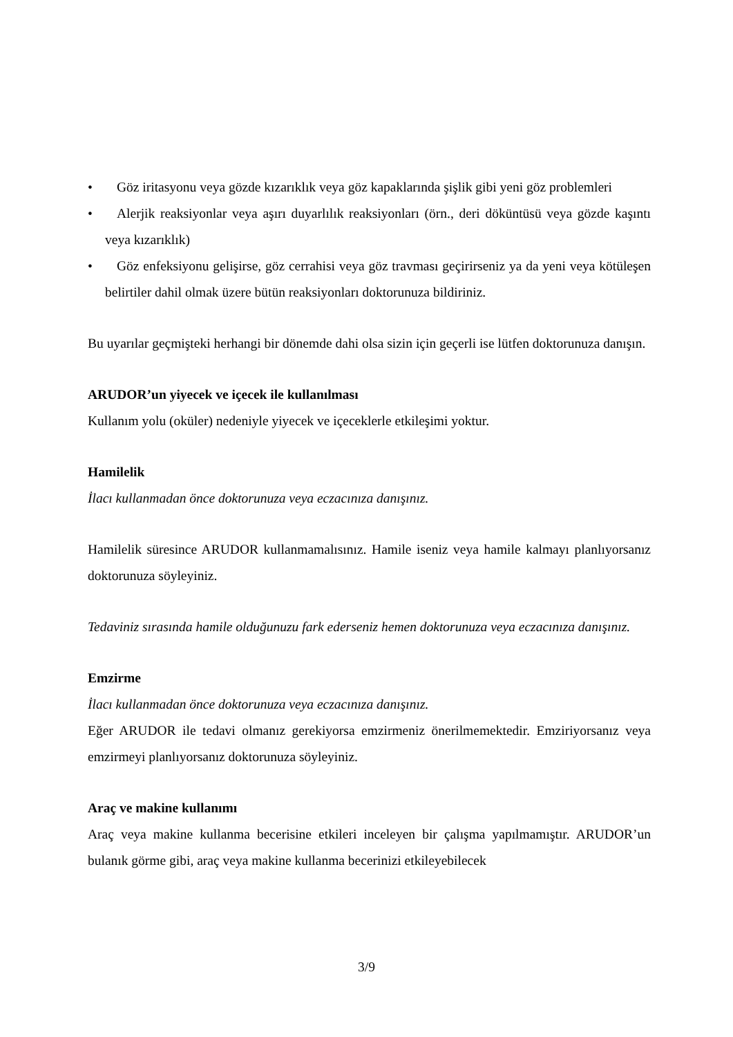• Göz iritasyonu veya gözde kızarıklık veya göz kapaklarında şişlik gibi yeni göz problemleri
• Alerjik reaksiyonlar veya aşırı duyarlılık reaksiyonları (örn., deri döküntüsü veya gözde kaşıntı veya kızarıklık)
• Göz enfeksiyonu gelişirse, göz cerrahisi veya göz travması geçirirseniz ya da yeni veya kötüleşen belirtiler dahil olmak üzere bütün reaksiyonları doktorunuza bildiriniz.
Bu uyarılar geçmişteki herhangi bir dönemde dahi olsa sizin için geçerli ise lütfen doktorunuza danışın.
ARUDOR’un yiyecek ve içecek ile kullanılması
Kullanım yolu (oküler) nedeniyle yiyecek ve içeceklerle etkileşimi yoktur.
Hamilelik
İlacı kullanmadan önce doktorunuza veya eczacınıza danışınız.
Hamilelik süresince ARUDOR kullanmamalısınız. Hamile iseniz veya hamile kalmayı planlıyorsanız doktorunuza söyleyiniz.
Tedaviniz sırasında hamile olduğunuzu fark ederseniz hemen doktorunuza veya eczacınıza danışınız.
Emzirme
İlacı kullanmadan önce doktorunuza veya eczacınıza danışınız.
Eğer ARUDOR ile tedavi olmanız gerekiyorsa emzirmeniz önerilmemektedir. Emziriyorsanız veya emzirmeyi planlıyorsanız doktorunuza söyleyiniz.
Araç ve makine kullanımı
Araç veya makine kullanma becerisine etkileri inceleyen bir çalışma yapılmamıştır. ARUDOR’un bulanık görme gibi, araç veya makine kullanma becerinizi etkileyebilecek
3/9